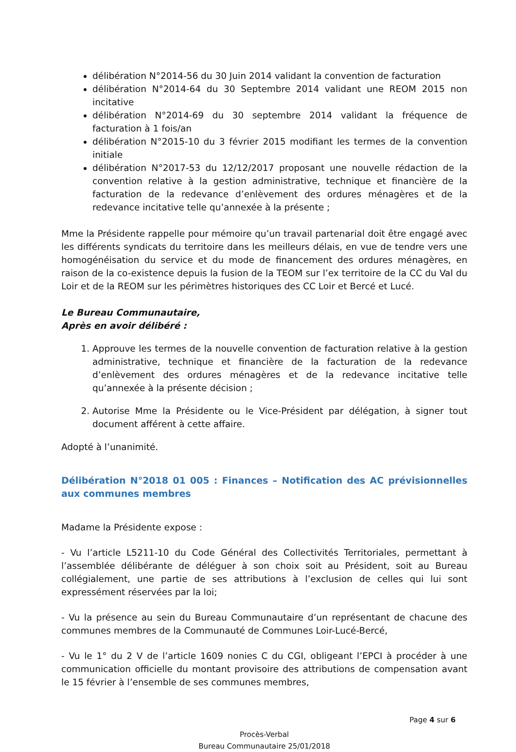délibération N°2014-56 du 30 Juin 2014 validant la convention de facturation
délibération N°2014-64 du 30 Septembre 2014 validant une REOM 2015 non incitative
délibération N°2014-69 du 30 septembre 2014 validant la fréquence de facturation à 1 fois/an
délibération N°2015-10 du 3 février 2015 modifiant les termes de la convention initiale
délibération N°2017-53 du 12/12/2017 proposant une nouvelle rédaction de la convention relative à la gestion administrative, technique et financière de la facturation de la redevance d’enlèvement des ordures ménagères et de la redevance incitative telle qu’annexée à la présente ;
Mme la Présidente rappelle pour mémoire qu’un travail partenarial doit être engagé avec les différents syndicats du territoire dans les meilleurs délais, en vue de tendre vers une homogénéisation du service et du mode de financement des ordures ménagères, en raison de la co-existence depuis la fusion de la TEOM sur l’ex territoire de la CC du Val du Loir et de la REOM sur les périmètres historiques des CC Loir et Bercé et Lucé.
Le Bureau Communautaire,
Après en avoir délibéré :
1. Approuve les termes de la nouvelle convention de facturation relative à la gestion administrative, technique et financière de la facturation de la redevance d’enlèvement des ordures ménagères et de la redevance incitative telle qu’annexée à la présente décision ;
2. Autorise Mme la Présidente ou le Vice-Président par délégation, à signer tout document afférent à cette affaire.
Adopté à l’unanimité.
Délibération N°2018 01 005 : Finances – Notification des AC prévisionnelles aux communes membres
Madame la Présidente expose :
- Vu l’article L5211-10 du Code Général des Collectivités Territoriales, permettant à l’assemblée délibérante de déléguer à son choix soit au Président, soit au Bureau collégialement, une partie de ses attributions à l’exclusion de celles qui lui sont expressément réservées par la loi;
- Vu la présence au sein du Bureau Communautaire d’un représentant de chacune des communes membres de la Communauté de Communes Loir-Lucé-Bercé,
- Vu le 1° du 2 V de l’article 1609 nonies C du CGI, obligeant l’EPCI à procéder à une communication officielle du montant provisoire des attributions de compensation avant le 15 février à l’ensemble de ses communes membres,
Page 4 sur 6
Procès-Verbal
Bureau Communautaire 25/01/2018